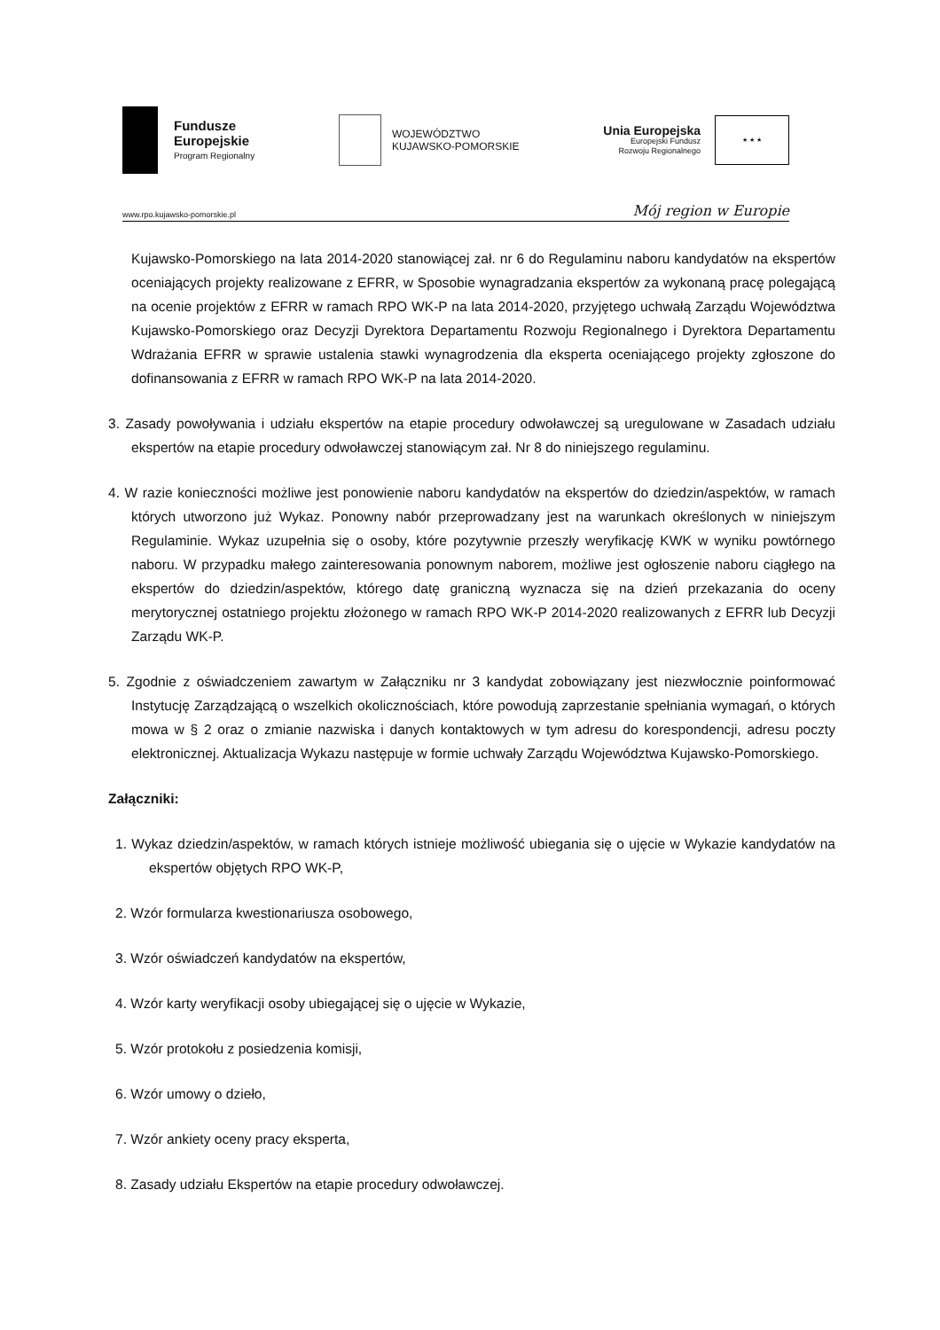Fundusze
Europejskie
Program Regionalny
WOJEWÓDZTWO
KUJAWSKO-POMORSKIE
Unia Europejska
Europejski Fundusz
Rozwoju Regionalnego
★ ★ ★
www.rpo.kujawsko-pomorskie.pl Mój region w Europie
Kujawsko-Pomorskiego na lata 2014-2020 stanowiącej zał. nr 6 do Regulaminu naboru kandydatów na ekspertów oceniających projekty realizowane z EFRR, w Sposobie wynagradzania ekspertów za wykonaną pracę polegającą na ocenie projektów z EFRR w ramach RPO WK-P na lata 2014-2020, przyjętego uchwałą Zarządu Województwa Kujawsko-Pomorskiego oraz Decyzji Dyrektora Departamentu Rozwoju Regionalnego i Dyrektora Departamentu Wdrażania EFRR w sprawie ustalenia stawki wynagrodzenia dla eksperta oceniającego projekty zgłoszone do dofinansowania z EFRR w ramach RPO WK-P na lata 2014-2020.
3. Zasady powoływania i udziału ekspertów na etapie procedury odwoławczej są uregulowane w Zasadach udziału ekspertów na etapie procedury odwoławczej stanowiącym zał. Nr 8 do niniejszego regulaminu.
4. W razie konieczności możliwe jest ponowienie naboru kandydatów na ekspertów do dziedzin/aspektów, w ramach których utworzono już Wykaz. Ponowny nabór przeprowadzany jest na warunkach określonych w niniejszym Regulaminie. Wykaz uzupełnia się o osoby, które pozytywnie przeszły weryfikację KWK w wyniku powtórnego naboru. W przypadku małego zainteresowania ponownym naborem, możliwe jest ogłoszenie naboru ciągłego na ekspertów do dziedzin/aspektów, którego datę graniczną wyznacza się na dzień przekazania do oceny merytorycznej ostatniego projektu złożonego w ramach RPO WK-P 2014-2020 realizowanych z EFRR lub Decyzji Zarządu WK-P.
5. Zgodnie z oświadczeniem zawartym w Załączniku nr 3 kandydat zobowiązany jest niezwłocznie poinformować Instytucję Zarządzającą o wszelkich okolicznościach, które powodują zaprzestanie spełniania wymagań, o których mowa w § 2 oraz o zmianie nazwiska i danych kontaktowych w tym adresu do korespondencji, adresu poczty elektronicznej. Aktualizacja Wykazu następuje w formie uchwały Zarządu Województwa Kujawsko-Pomorskiego.
Załączniki:
1. Wykaz dziedzin/aspektów, w ramach których istnieje możliwość ubiegania się o ujęcie w Wykazie kandydatów na ekspertów objętych RPO WK-P,
2. Wzór formularza kwestionariusza osobowego,
3. Wzór oświadczeń kandydatów na ekspertów,
4. Wzór karty weryfikacji osoby ubiegającej się o ujęcie w Wykazie,
5. Wzór protokołu z posiedzenia komisji,
6. Wzór umowy o dzieło,
7. Wzór ankiety oceny pracy eksperta,
8. Zasady udziału Ekspertów na etapie procedury odwoławczej.